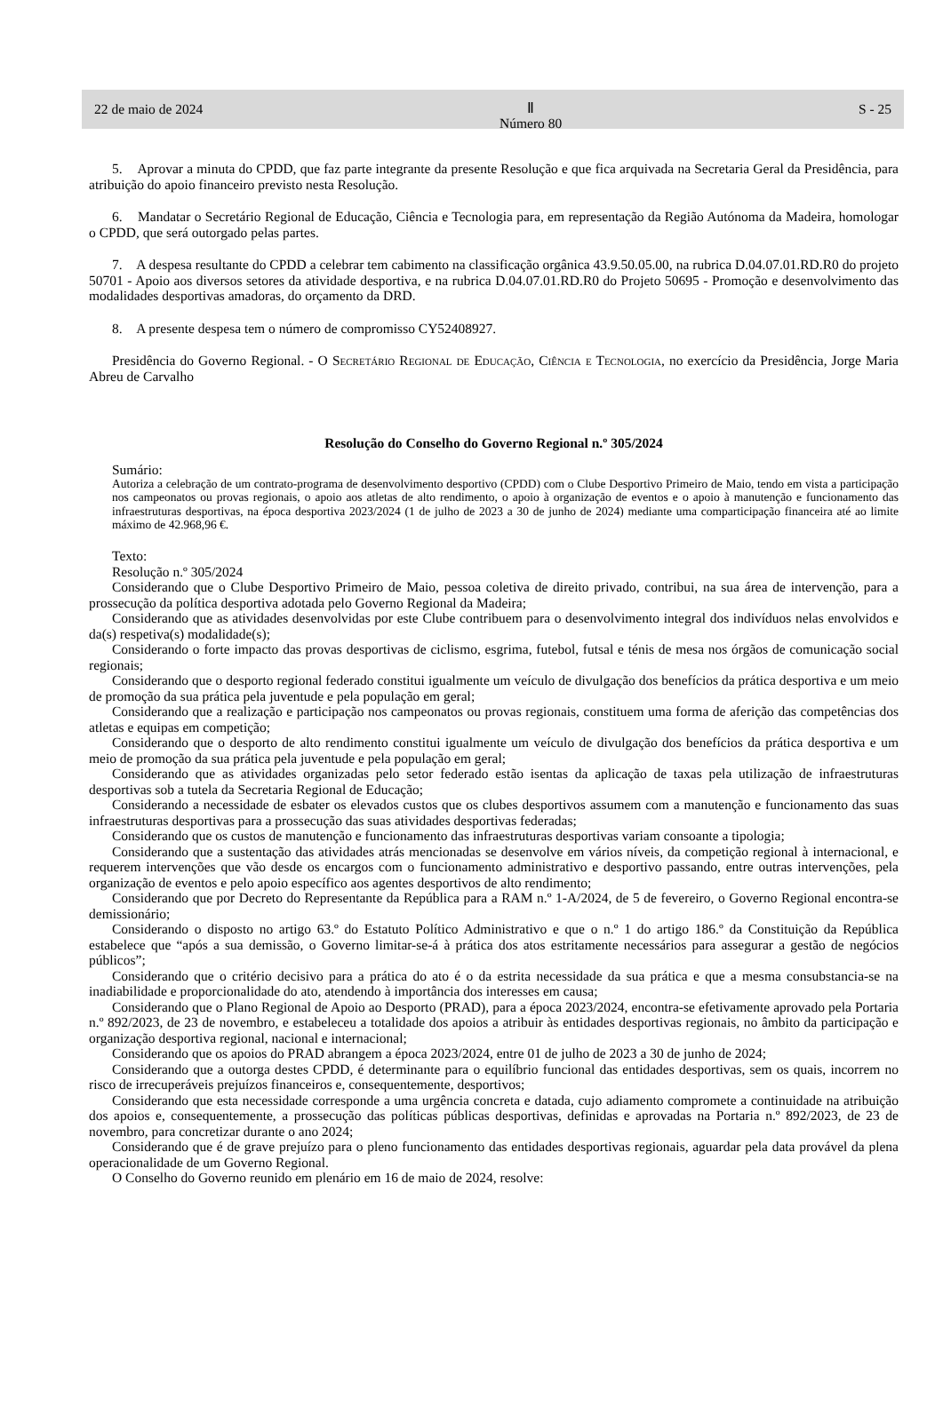22 de maio de 2024 Ⅱ
Número 80 S - 25
5. Aprovar a minuta do CPDD, que faz parte integrante da presente Resolução e que fica arquivada na Secretaria Geral da Presidência, para atribuição do apoio financeiro previsto nesta Resolução.
6. Mandatar o Secretário Regional de Educação, Ciência e Tecnologia para, em representação da Região Autónoma da Madeira, homologar o CPDD, que será outorgado pelas partes.
7. A despesa resultante do CPDD a celebrar tem cabimento na classificação orgânica 43.9.50.05.00, na rubrica D.04.07.01.RD.R0 do projeto 50701 - Apoio aos diversos setores da atividade desportiva, e na rubrica D.04.07.01.RD.R0 do Projeto 50695 - Promoção e desenvolvimento das modalidades desportivas amadoras, do orçamento da DRD.
8. A presente despesa tem o número de compromisso CY52408927.
Presidência do Governo Regional. - O Secretário Regional de Educação, Ciência e Tecnologia, no exercício da Presidência, Jorge Maria Abreu de Carvalho
Resolução do Conselho do Governo Regional n.º 305/2024
Sumário:
Autoriza a celebração de um contrato-programa de desenvolvimento desportivo (CPDD) com o Clube Desportivo Primeiro de Maio, tendo em vista a participação nos campeonatos ou provas regionais, o apoio aos atletas de alto rendimento, o apoio à organização de eventos e o apoio à manutenção e funcionamento das infraestruturas desportivas, na época desportiva 2023/2024 (1 de julho de 2023 a 30 de junho de 2024) mediante uma comparticipação financeira até ao limite máximo de 42.968,96 €.
Texto:
Resolução n.º 305/2024
Considerando que o Clube Desportivo Primeiro de Maio, pessoa coletiva de direito privado, contribui, na sua área de intervenção, para a prossecução da política desportiva adotada pelo Governo Regional da Madeira;
Considerando que as atividades desenvolvidas por este Clube contribuem para o desenvolvimento integral dos indivíduos nelas envolvidos e da(s) respetiva(s) modalidade(s);
Considerando o forte impacto das provas desportivas de ciclismo, esgrima, futebol, futsal e ténis de mesa nos órgãos de comunicação social regionais;
Considerando que o desporto regional federado constitui igualmente um veículo de divulgação dos benefícios da prática desportiva e um meio de promoção da sua prática pela juventude e pela população em geral;
Considerando que a realização e participação nos campeonatos ou provas regionais, constituem uma forma de aferição das competências dos atletas e equipas em competição;
Considerando que o desporto de alto rendimento constitui igualmente um veículo de divulgação dos benefícios da prática desportiva e um meio de promoção da sua prática pela juventude e pela população em geral;
Considerando que as atividades organizadas pelo setor federado estão isentas da aplicação de taxas pela utilização de infraestruturas desportivas sob a tutela da Secretaria Regional de Educação;
Considerando a necessidade de esbater os elevados custos que os clubes desportivos assumem com a manutenção e funcionamento das suas infraestruturas desportivas para a prossecução das suas atividades desportivas federadas;
Considerando que os custos de manutenção e funcionamento das infraestruturas desportivas variam consoante a tipologia;
Considerando que a sustentação das atividades atrás mencionadas se desenvolve em vários níveis, da competição regional à internacional, e requerem intervenções que vão desde os encargos com o funcionamento administrativo e desportivo passando, entre outras intervenções, pela organização de eventos e pelo apoio específico aos agentes desportivos de alto rendimento;
Considerando que por Decreto do Representante da República para a RAM n.º 1-A/2024, de 5 de fevereiro, o Governo Regional encontra-se demissionário;
Considerando o disposto no artigo 63.º do Estatuto Político Administrativo e que o n.º 1 do artigo 186.º da Constituição da República estabelece que “após a sua demissão, o Governo limitar-se-á à prática dos atos estritamente necessários para assegurar a gestão de negócios públicos”;
Considerando que o critério decisivo para a prática do ato é o da estrita necessidade da sua prática e que a mesma consubstancia-se na inadiabilidade e proporcionalidade do ato, atendendo à importância dos interesses em causa;
Considerando que o Plano Regional de Apoio ao Desporto (PRAD), para a época 2023/2024, encontra-se efetivamente aprovado pela Portaria n.º 892/2023, de 23 de novembro, e estabeleceu a totalidade dos apoios a atribuir às entidades desportivas regionais, no âmbito da participação e organização desportiva regional, nacional e internacional;
Considerando que os apoios do PRAD abrangem a época 2023/2024, entre 01 de julho de 2023 a 30 de junho de 2024;
Considerando que a outorga destes CPDD, é determinante para o equilíbrio funcional das entidades desportivas, sem os quais, incorrem no risco de irrecuperáveis prejuízos financeiros e, consequentemente, desportivos;
Considerando que esta necessidade corresponde a uma urgência concreta e datada, cujo adiamento compromete a continuidade na atribuição dos apoios e, consequentemente, a prossecução das políticas públicas desportivas, definidas e aprovadas na Portaria n.º 892/2023, de 23 de novembro, para concretizar durante o ano 2024;
Considerando que é de grave prejuízo para o pleno funcionamento das entidades desportivas regionais, aguardar pela data provável da plena operacionalidade de um Governo Regional.
O Conselho do Governo reunido em plenário em 16 de maio de 2024, resolve: